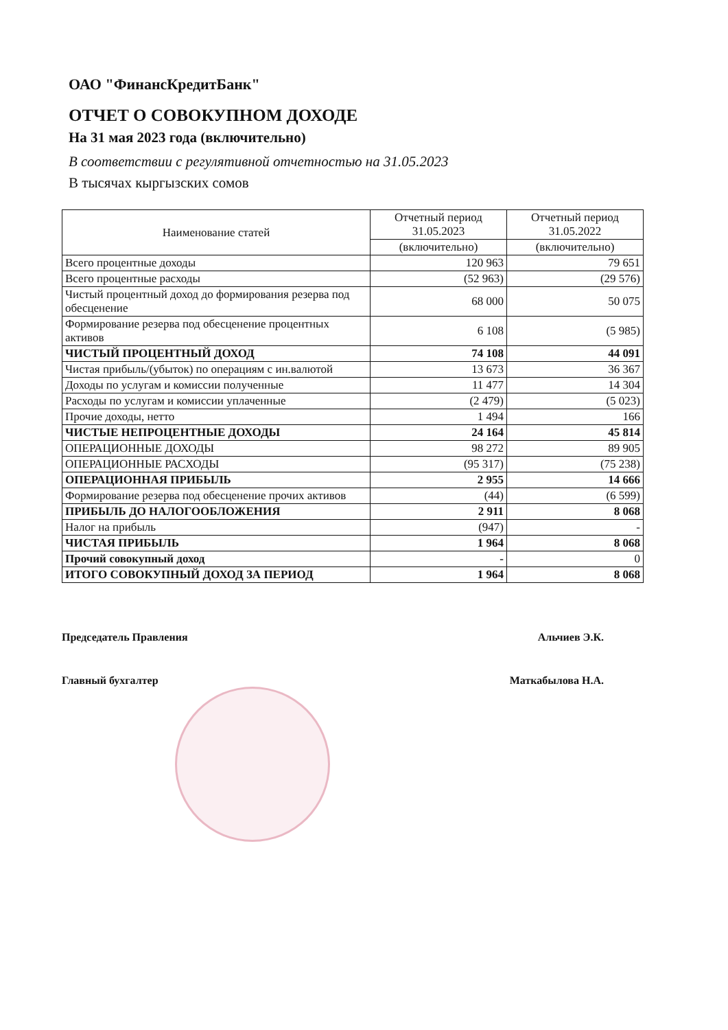ОАО "ФинансКредитБанк"
ОТЧЕТ О СОВОКУПНОМ ДОХОДЕ
На 31 мая 2023 года (включительно)
В соответствии с регулятивной отчетностью на 31.05.2023
В тысячах кыргызских сомов
| Наименование статей | Отчетный период 31.05.2023 | Отчетный период 31.05.2022 |
| --- | --- | --- |
| | (включительно) | (включительно) |
| Всего процентные доходы | 120 963 | 79 651 |
| Всего процентные расходы | (52 963) | (29 576) |
| Чистый процентный доход до формирования резерва под обесценение | 68 000 | 50 075 |
| Формирование резерва под обесценение процентных активов | 6 108 | (5 985) |
| ЧИСТЫЙ ПРОЦЕНТНЫЙ ДОХОД | 74 108 | 44 091 |
| Чистая прибыль/(убыток) по операциям с ин.валютой | 13 673 | 36 367 |
| Доходы по услугам и комиссии полученные | 11 477 | 14 304 |
| Расходы по услугам и комиссии уплаченные | (2 479) | (5 023) |
| Прочие доходы, нетто | 1 494 | 166 |
| ЧИСТЫЕ НЕПРОЦЕНТНЫЕ ДОХОДЫ | 24 164 | 45 814 |
| ОПЕРАЦИОННЫЕ ДОХОДЫ | 98 272 | 89 905 |
| ОПЕРАЦИОННЫЕ РАСХОДЫ | (95 317) | (75 238) |
| ОПЕРАЦИОННАЯ ПРИБЫЛЬ | 2 955 | 14 666 |
| Формирование резерва под обесценение прочих активов | (44) | (6 599) |
| ПРИБЫЛЬ ДО НАЛОГООБЛОЖЕНИЯ | 2 911 | 8 068 |
| Налог на прибыль | (947) | - |
| ЧИСТАЯ ПРИБЫЛЬ | 1 964 | 8 068 |
| Прочий совокупный доход | - | 0 |
| ИТОГО СОВОКУПНЫЙ ДОХОД ЗА ПЕРИОД | 1 964 | 8 068 |
Председатель Правления Альчиев Э.К.
Главный бухгалтер Маткабылова Н.А.